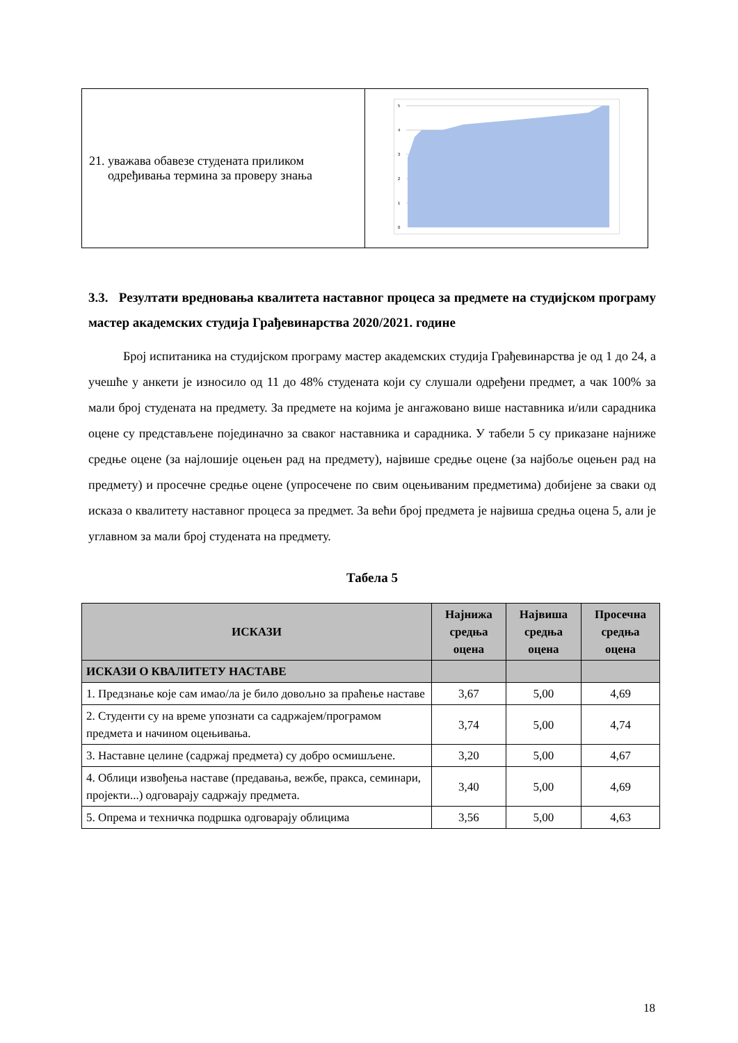| 21. уважава обавезе студената приликом одређивања термина за проверу знања | 5 4 3 2 1 0 |
3.3. Резултати вредновања квалитета наставног процеса за предмете на студијском програму мастер академских студија Грађевинарства 2020/2021. године
Број испитаника на студијском програму мастер академских студија Грађевинарства је од 1 до 24, а учешће у анкети је износило од 11 до 48% студената који су слушали одређени предмет, а чак 100% за мали број студената на предмету. За предмете на којима је ангажовано више наставника и/или сарадника оцене су представљене појединачно за сваког наставника и сарадника. У табели 5 су приказане најниже средње оцене (за најлошије оцењен рад на предмету), највише средње оцене (за најбоље оцењен рад на предмету) и просечне средње оцене (упросечене по свим оцењиваним предметима) добијене за сваки од исказа о квалитету наставног процеса за предмет. За већи број предмета је највиша средња оцена 5, али је углавном за мали број студената на предмету.
Табела 5
| ИСКАЗИ | Најнижа средња оцена | Највиша средња оцена | Просечна средња оцена |
| --- | --- | --- | --- |
| ИСКАЗИ О КВАЛИТЕТУ НАСТАВЕ | | | |
| 1. Предзнање које сам имао/ла је било довољно за праћење наставе | 3,67 | 5,00 | 4,69 |
| 2. Студенти су на време упознати са садржајем/програмом предмета и начином оцењивања. | 3,74 | 5,00 | 4,74 |
| 3. Наставне целине (садржај предмета) су добро осмишљене. | 3,20 | 5,00 | 4,67 |
| 4. Облици извођења наставе (предавања, вежбе, пракса, семинари, пројекти...) одговарају садржају предмета. | 3,40 | 5,00 | 4,69 |
| 5. Опрема и техничка подршка одговарају облицима | 3,56 | 5,00 | 4,63 |
18